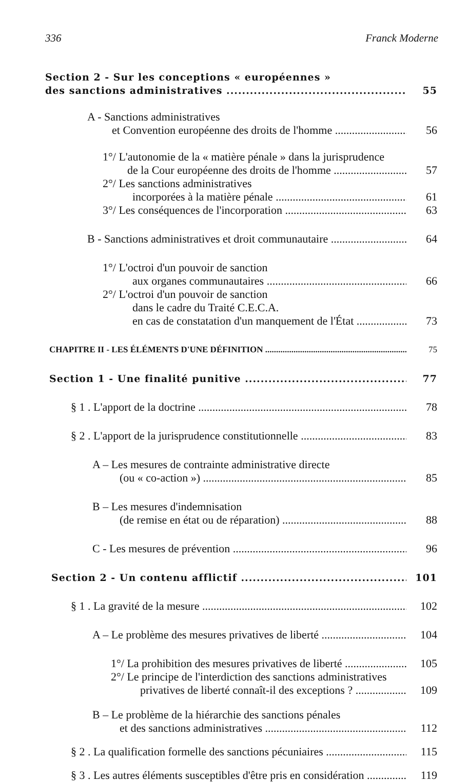336 Franck Moderne
Section 2 - Sur les conceptions « européennes »
des sanctions administratives 55
A - Sanctions administratives
et Convention européenne des droits de l'homme 56
1°/ L'autonomie de la « matière pénale » dans la jurisprudence
de la Cour européenne des droits de l'homme 57
2°/ Les sanctions administratives
incorporées à la matière pénale 61
3°/ Les conséquences de l'incorporation 63
B - Sanctions administratives et droit communautaire 64
1°/ L'octroi d'un pouvoir de sanction
aux organes communautaires 66
2°/ L'octroi d'un pouvoir de sanction
dans le cadre du Traité C.E.C.A.
en cas de constatation d'un manquement de l'État 73
CHAPITRE II - LES ÉLÉMENTS D'UNE DÉFINITION 75
Section 1 - Une finalité punitive 77
§ 1 . L'apport de la doctrine 78
§ 2 . L'apport de la jurisprudence constitutionnelle 83
A – Les mesures de contrainte administrative directe
(ou « co-action ») 85
B – Les mesures d'indemnisation
(de remise en état ou de réparation) 88
C - Les mesures de prévention 96
Section 2 - Un contenu afflictif 101
§ 1 . La gravité de la mesure 102
A – Le problème des mesures privatives de liberté 104
1°/ La prohibition des mesures privatives de liberté 105
2°/ Le principe de l'interdiction des sanctions administratives
privatives de liberté connaît-il des exceptions ? 109
B – Le problème de la hiérarchie des sanctions pénales
et des sanctions administratives 112
§ 2 . La qualification formelle des sanctions pécuniaires 115
§ 3 . Les autres éléments susceptibles d'être pris en considération 119